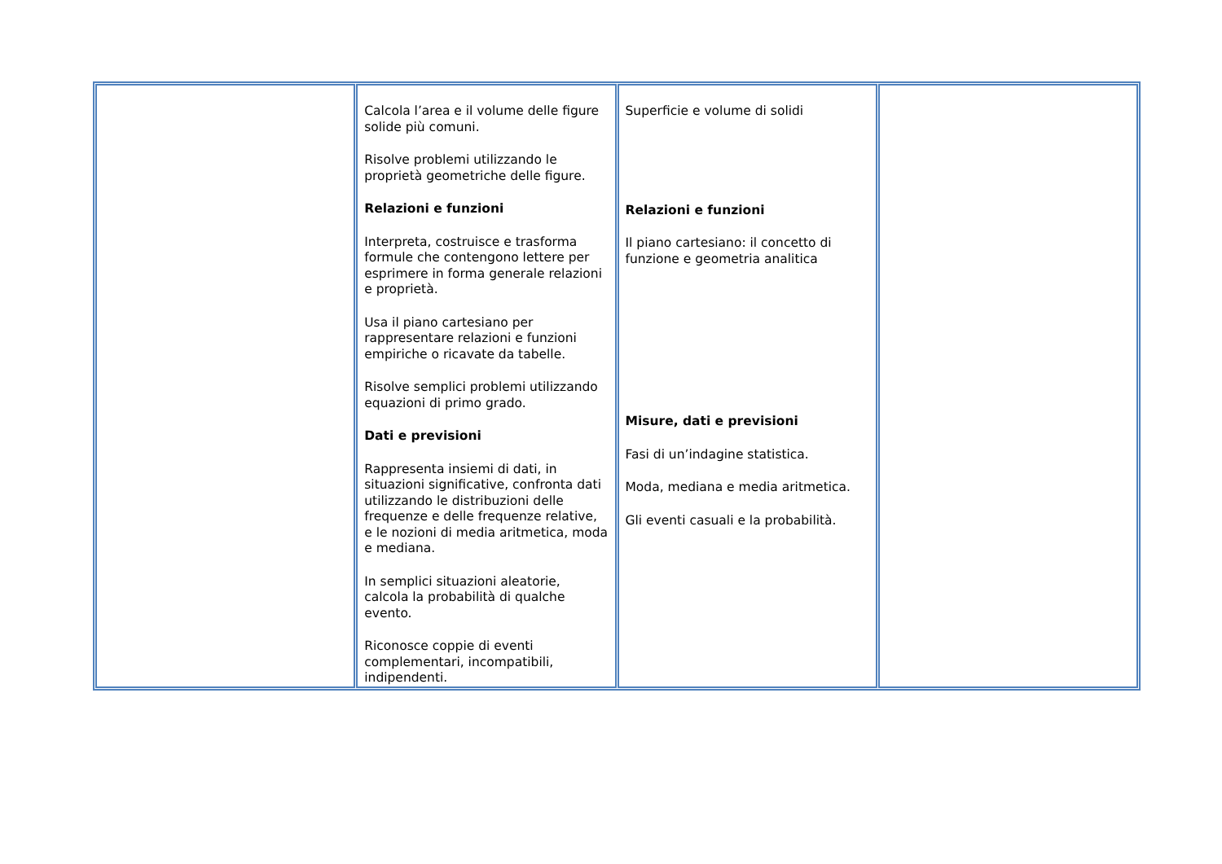| | Calcola l’area e il volume delle figure solide più comuni. Risolve problemi utilizzando le proprietà geometriche delle figure. Relazioni e funzioni Interpreta, costruisce e trasforma formule che contengono lettere per esprimere in forma generale relazioni e proprietà. Usa il piano cartesiano per rappresentare relazioni e funzioni empiriche o ricavate da tabelle. Risolve semplici problemi utilizzando equazioni di primo grado. Dati e previsioni Rappresenta insiemi di dati, in situazioni significative, confronta dati utilizzando le distribuzioni delle frequenze e delle frequenze relative, e le nozioni di media aritmetica, moda e mediana. In semplici situazioni aleatorie, calcola la probabilità di qualche evento. Riconosce coppie di eventi complementari, incompatibili, indipendenti. | Superficie e volume di solidi Relazioni e funzioni Il piano cartesiano: il concetto di funzione e geometria analitica Misure, dati e previsioni Fasi di un’indagine statistica. Moda, mediana e media aritmetica. Gli eventi casuali e la probabilità. | |